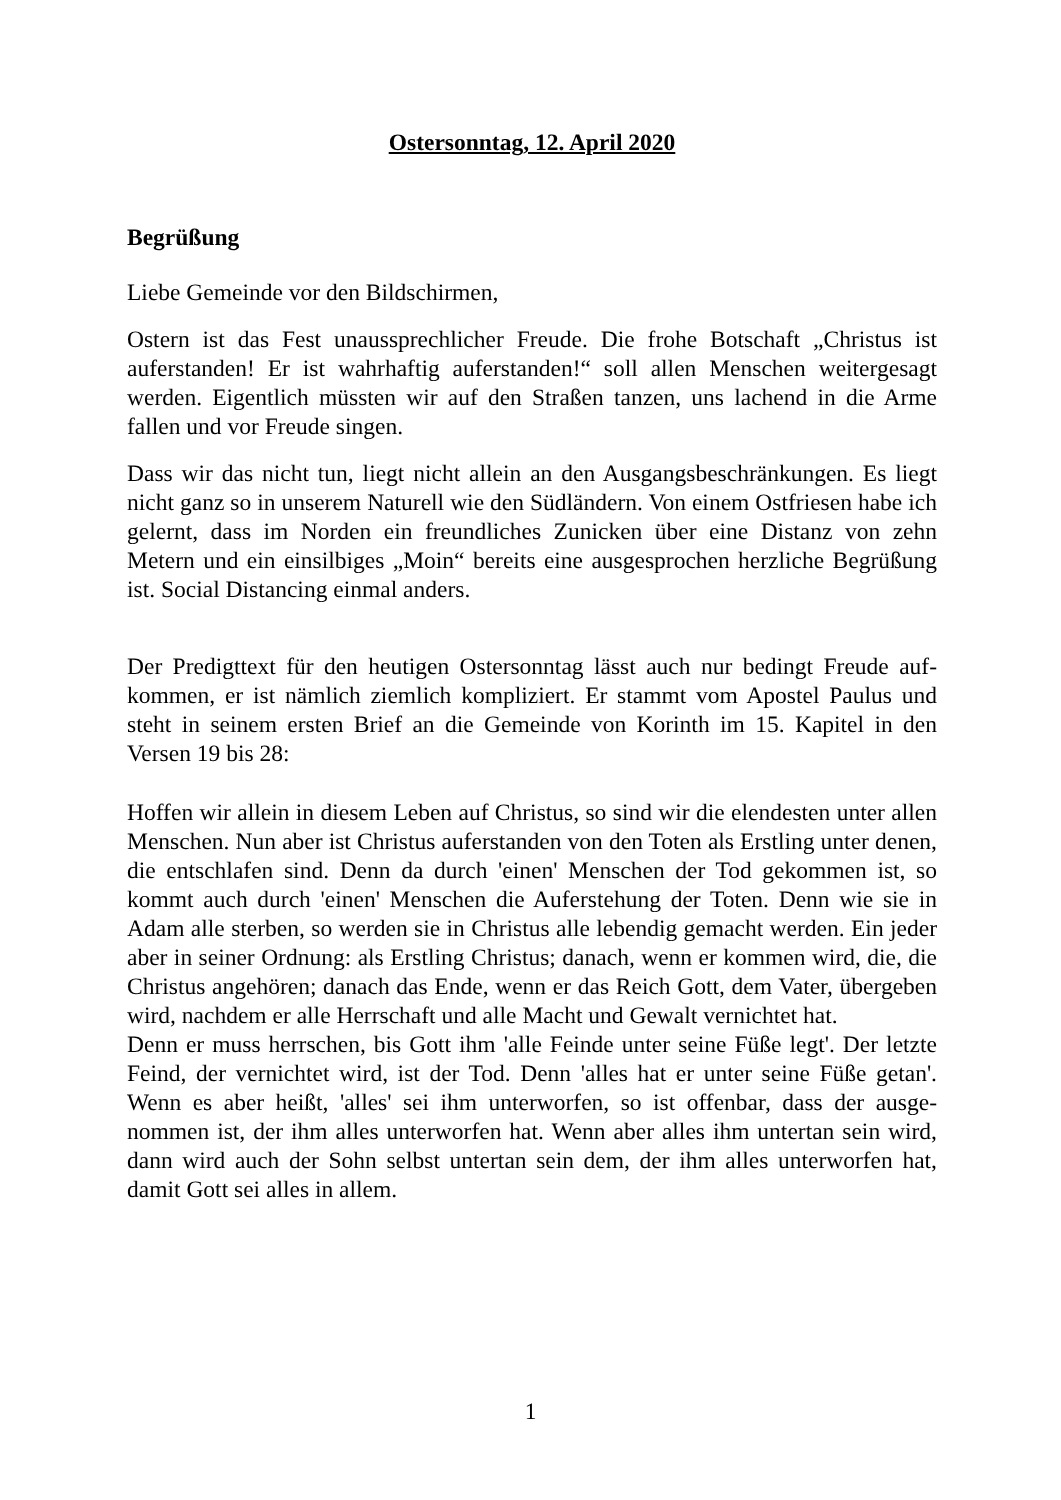Ostersonntag, 12. April 2020
Begrüßung
Liebe Gemeinde vor den Bildschirmen,
Ostern ist das Fest unaussprechlicher Freude. Die frohe Botschaft „Christus ist auferstanden! Er ist wahrhaftig auferstanden!“ soll allen Menschen weitergesagt werden. Eigentlich müssten wir auf den Straßen tanzen, uns lachend in die Arme fallen und vor Freude singen.
Dass wir das nicht tun, liegt nicht allein an den Ausgangsbeschränkungen. Es liegt nicht ganz so in unserem Naturell wie den Südländern. Von einem Ostfriesen habe ich gelernt, dass im Norden ein freundliches Zunicken über eine Distanz von zehn Metern und ein einsilbiges „Moin“ bereits eine ausgesprochen herzliche Begrü­ßung ist. Social Distancing einmal anders.
Der Predigttext für den heutigen Ostersonntag lässt auch nur bedingt Freude auf­kommen, er ist nämlich ziemlich kompliziert. Er stammt vom Apostel Paulus und steht in seinem ersten Brief an die Gemeinde von Korinth im 15. Kapitel in den Versen 19 bis 28:
Hoffen wir allein in diesem Leben auf Christus, so sind wir die elendesten unter allen Menschen. Nun aber ist Christus auferstanden von den Toten als Erstling unter denen, die entschlafen sind. Denn da durch 'einen' Menschen der Tod ge­kommen ist, so kommt auch durch 'einen' Menschen die Auferstehung der Toten. Denn wie sie in Adam alle sterben, so werden sie in Christus alle lebendig ge­macht werden. Ein jeder aber in seiner Ordnung: als Erstling Christus; danach, wenn er kommen wird, die, die Christus angehören; danach das Ende, wenn er das Reich Gott, dem Vater, übergeben wird, nachdem er alle Herrschaft und alle Macht und Gewalt vernichtet hat.
Denn er muss herrschen, bis Gott ihm 'alle Feinde unter seine Füße legt'. Der letzte Feind, der vernichtet wird, ist der Tod. Denn 'alles hat er unter seine Füße getan'. Wenn es aber heißt, 'alles' sei ihm unterworfen, so ist offenbar, dass der ausge­nommen ist, der ihm alles unterworfen hat. Wenn aber alles ihm untertan sein wird, dann wird auch der Sohn selbst untertan sein dem, der ihm alles unterworfen hat, damit Gott sei alles in allem.
1